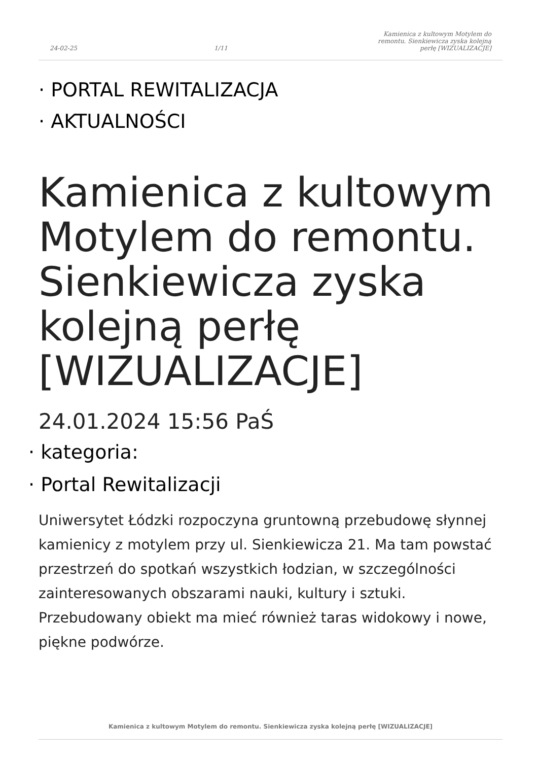24-02-25 1/11 Kamienica z kultowym Motylem do remontu. Sienkiewicza zyska kolejną perłę [WIZUALIZACJE]
· PORTAL REWITALIZACJA
· AKTUALNOŚCI
Kamienica z kultowym Motylem do remontu. Sienkiewicza zyska kolejną perłę [WIZUALIZACJE]
24.01.2024 15:56 PaŚ
· kategoria:
· Portal Rewitalizacji
Uniwersytet Łódzki rozpoczyna gruntowną przebudowę słynnej kamienicy z motylem przy ul. Sienkiewicza 21. Ma tam powstać przestrzeń do spotkań wszystkich łodzian, w szczególności zainteresowanych obszarami nauki, kultury i sztuki. Przebudowany obiekt ma mieć również taras widokowy i nowe, piękne podwórze.
Kamienica z kultowym Motylem do remontu. Sienkiewicza zyska kolejną perłę [WIZUALIZACJE]